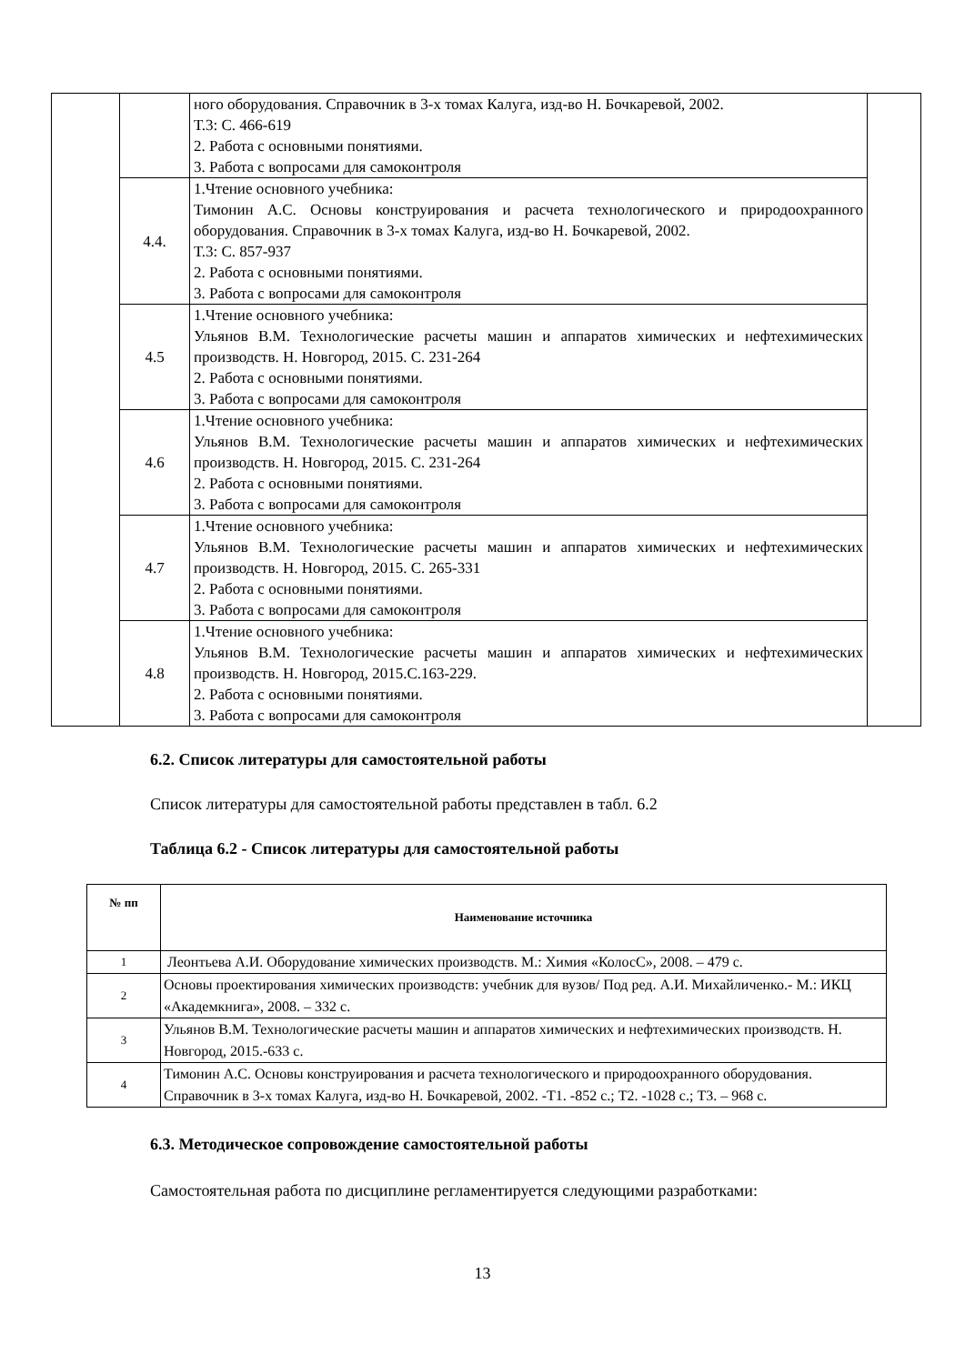| | | ного оборудования. Справочник в 3-х томах Калуга, изд-во Н. Бочкаревой, 2002. Т.3: С. 466-619 2. Работа с основными понятиями. 3. Работа с вопросами для самоконтроля | |
| | 4.4. | 1.Чтение основного учебника: Тимонин А.С. Основы конструирования и расчета технологического и природоохранного оборудования. Справочник в 3-х томах Калуга, изд-во Н. Бочкаревой, 2002. Т.3: С. 857-937 2. Работа с основными понятиями. 3. Работа с вопросами для самоконтроля | |
| | 4.5 | 1.Чтение основного учебника: Ульянов В.М. Технологические расчеты машин и аппаратов химических и нефтехимических производств. Н. Новгород, 2015. С. 231-264 2. Работа с основными понятиями. 3. Работа с вопросами для самоконтроля | |
| | 4.6 | 1.Чтение основного учебника: Ульянов В.М. Технологические расчеты машин и аппаратов химических и нефтехимических производств. Н. Новгород, 2015. С. 231-264 2. Работа с основными понятиями. 3. Работа с вопросами для самоконтроля | |
| | 4.7 | 1.Чтение основного учебника: Ульянов В.М. Технологические расчеты машин и аппаратов химических и нефтехимических производств. Н. Новгород, 2015. С. 265-331 2. Работа с основными понятиями. 3. Работа с вопросами для самоконтроля | |
| | 4.8 | 1.Чтение основного учебника: Ульянов В.М. Технологические расчеты машин и аппаратов химических и нефтехимических производств. Н. Новгород, 2015.С.163-229. 2. Работа с основными понятиями. 3. Работа с вопросами для самоконтроля | |
6.2. Список литературы для самостоятельной работы
Список литературы для самостоятельной работы представлен в табл. 6.2
Таблица 6.2 - Список литературы для самостоятельной работы
| № пп | Наименование источника |
| --- | --- |
| 1 | Леонтьева А.И. Оборудование химических производств. М.: Химия «КолосС», 2008. – 479 с. |
| 2 | Основы проектирования химических производств: учебник для вузов/ Под ред. А.И. Михайличенко.- М.: ИКЦ «Академкнига», 2008. – 332 с. |
| 3 | Ульянов В.М. Технологические расчеты машин и аппаратов химических и нефтехимических производств. Н. Новгород, 2015.-633 с. |
| 4 | Тимонин А.С. Основы конструирования и расчета технологического и природоохранного оборудования. Справочник в 3-х томах Калуга, изд-во Н. Бочкаревой, 2002. -Т1. -852 с.; Т2. -1028 с.; Т3. – 968 с. |
6.3. Методическое сопровождение самостоятельной работы
Самостоятельная работа по дисциплине регламентируется следующими разработками:
13